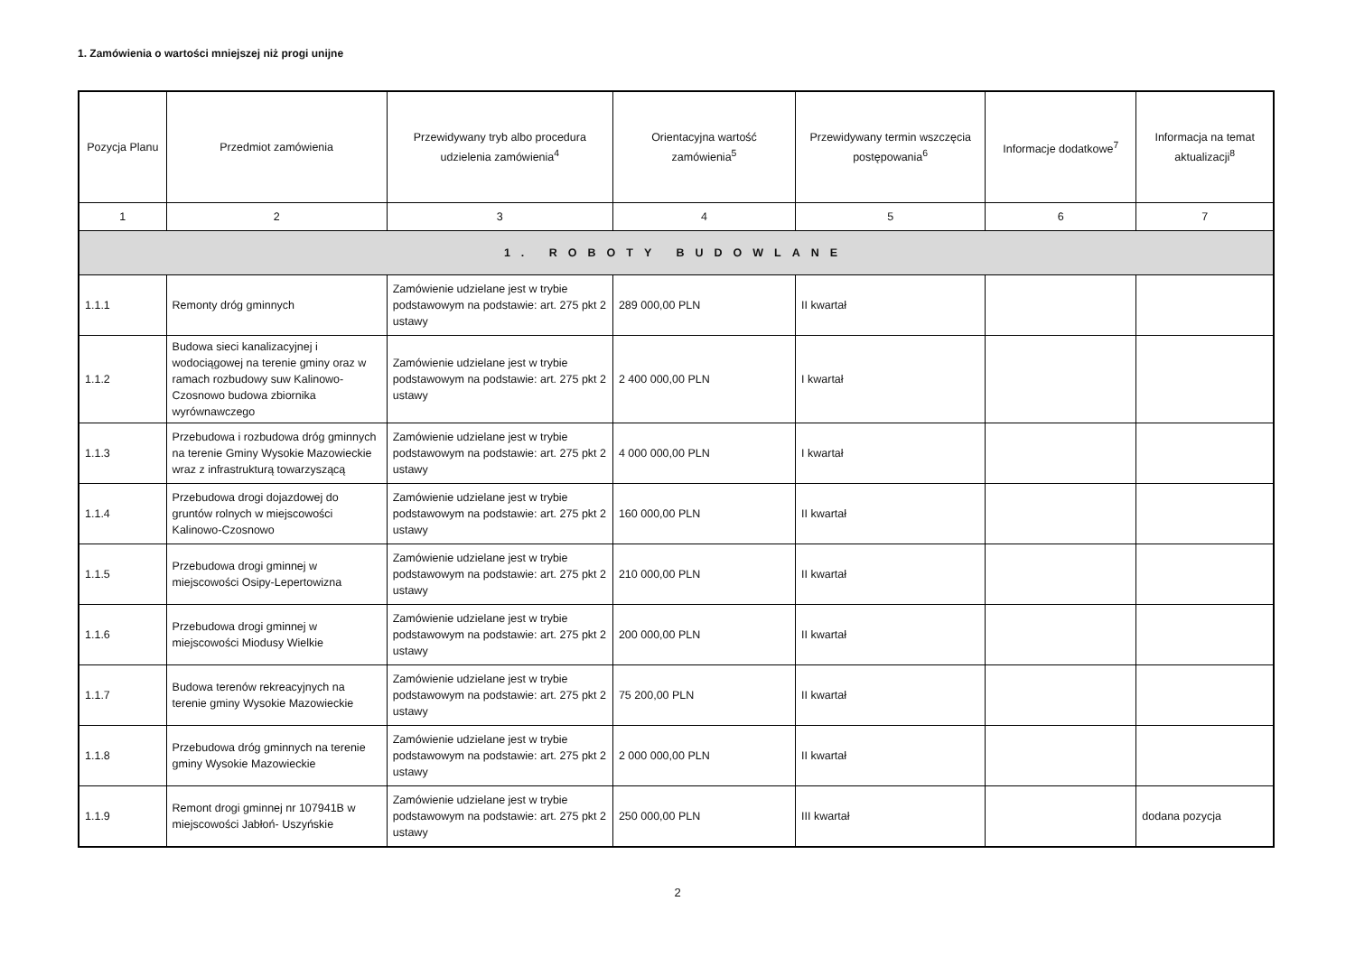1. Zamówienia o wartości mniejszej niż progi unijne
| Pozycja Planu | Przedmiot zamówienia | Przewidywany tryb albo procedura udzielenia zamówienia<sup>4</sup> | Orientacyjna wartość zamówienia<sup>5</sup> | Przewidywany termin wszczęcia postępowania<sup>6</sup> | Informacje dodatkowe<sup>7</sup> | Informacja na temat aktualizacji<sup>8</sup> |
| --- | --- | --- | --- | --- | --- | --- |
| 1 | 2 | 3 | 4 | 5 | 6 | 7 |
| 1. ROBOTY BUDOWLANE | | | | | | |
| 1.1.1 | Remonty dróg gminnych | Zamówienie udzielane jest w trybie podstawowym na podstawie: art. 275 pkt 2 ustawy | 289 000,00 PLN | II kwartał | | |
| 1.1.2 | Budowa sieci kanalizacyjnej i wodociągowej na terenie gminy oraz w ramach rozbudowy suw Kalinowo-Czosnowo budowa zbiornika wyrównawczego | Zamówienie udzielane jest w trybie podstawowym na podstawie: art. 275 pkt 2 ustawy | 2 400 000,00 PLN | I kwartał | | |
| 1.1.3 | Przebudowa i rozbudowa dróg gminnych na terenie Gminy Wysokie Mazowieckie wraz z infrastrukturą towarzyszącą | Zamówienie udzielane jest w trybie podstawowym na podstawie: art. 275 pkt 2 ustawy | 4 000 000,00 PLN | I kwartał | | |
| 1.1.4 | Przebudowa drogi dojazdowej do gruntów rolnych w miejscowości Kalinowo-Czosnowo | Zamówienie udzielane jest w trybie podstawowym na podstawie: art. 275 pkt 2 ustawy | 160 000,00 PLN | II kwartał | | |
| 1.1.5 | Przebudowa drogi gminnej w miejscowości Osipy-Lepertowizna | Zamówienie udzielane jest w trybie podstawowym na podstawie: art. 275 pkt 2 ustawy | 210 000,00 PLN | II kwartał | | |
| 1.1.6 | Przebudowa drogi gminnej w miejscowości Miodusy Wielkie | Zamówienie udzielane jest w trybie podstawowym na podstawie: art. 275 pkt 2 ustawy | 200 000,00 PLN | II kwartał | | |
| 1.1.7 | Budowa terenów rekreacyjnych na terenie gminy Wysokie Mazowieckie | Zamówienie udzielane jest w trybie podstawowym na podstawie: art. 275 pkt 2 ustawy | 75 200,00 PLN | II kwartał | | |
| 1.1.8 | Przebudowa dróg gminnych na terenie gminy Wysokie Mazowieckie | Zamówienie udzielane jest w trybie podstawowym na podstawie: art. 275 pkt 2 ustawy | 2 000 000,00 PLN | II kwartał | | |
| 1.1.9 | Remont drogi gminnej nr 107941B w miejscowości Jabłoń- Uszyńskie | Zamówienie udzielane jest w trybie podstawowym na podstawie: art. 275 pkt 2 ustawy | 250 000,00 PLN | III kwartał | | dodana pozycja |
2